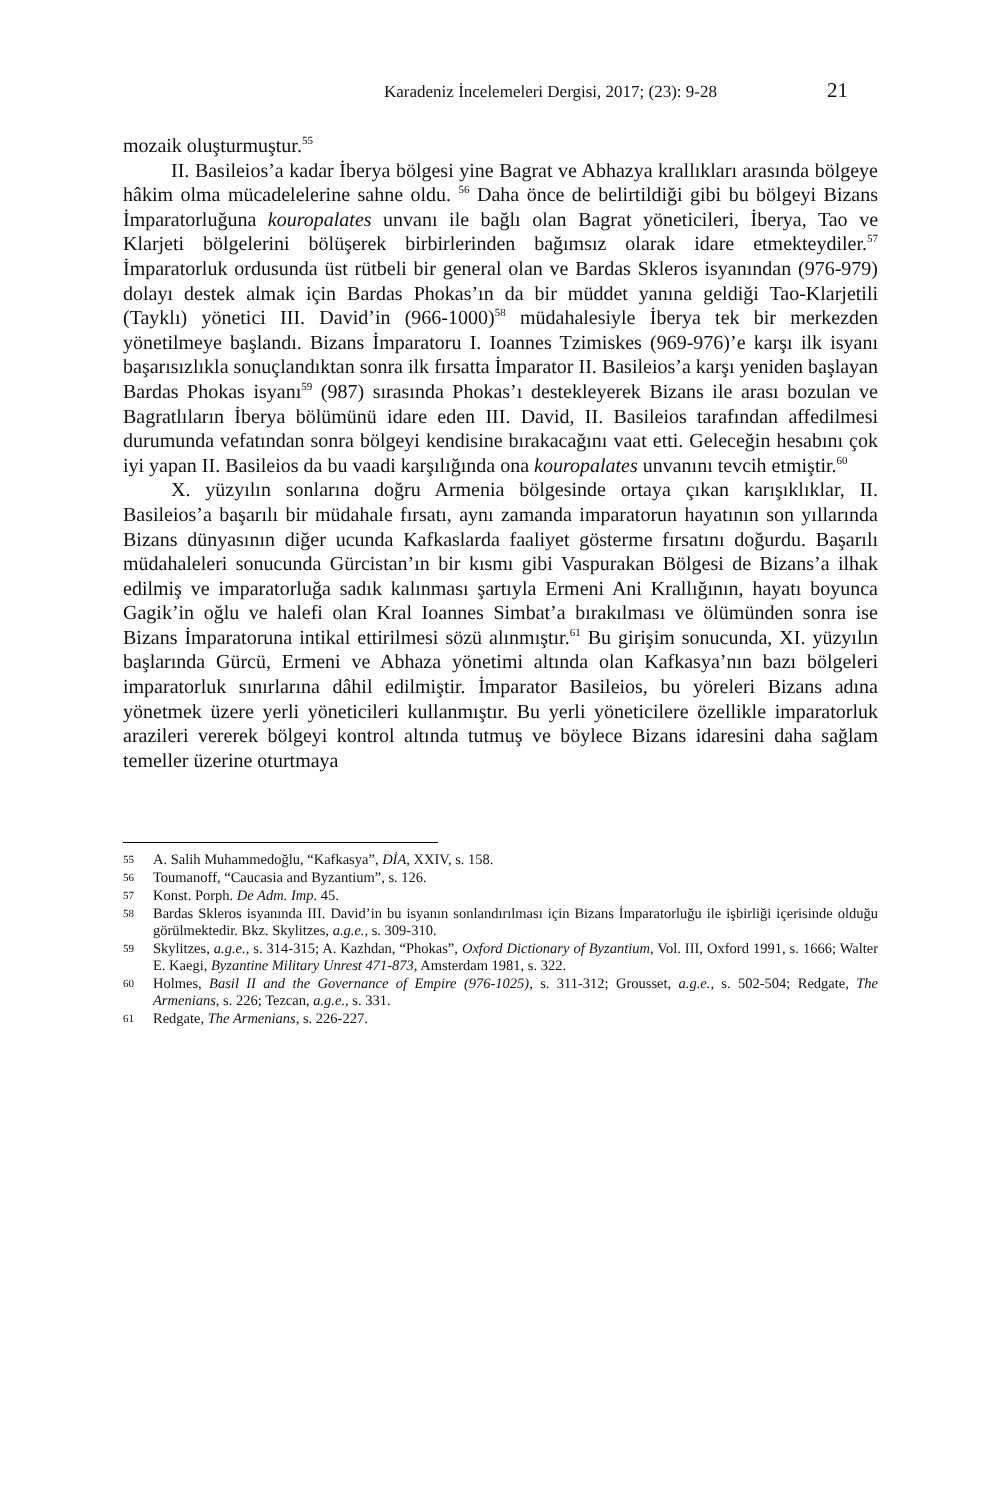Karadeniz İncelemeleri Dergisi, 2017; (23): 9-28 21
mozaik oluşturmuştur.<sup>55</sup>
II. Basileios’a kadar İberya bölgesi yine Bagrat ve Abhazya krallıkları arasında bölgeye hâkim olma mücadelelerine sahne oldu. <sup>56</sup> Daha önce de belirtildiği gibi bu bölgeyi Bizans İmparatorluğuna kouropalates unvanı ile bağlı olan Bagrat yöneticileri, İberya, Tao ve Klarjeti bölgelerini bölüşerek birbirlerinden bağımsız olarak idare etmekteydiler.<sup>57</sup> İmparatorluk ordusunda üst rütbeli bir general olan ve Bardas Skleros isyanından (976-979) dolayı destek almak için Bardas Phokas’ın da bir müddet yanına geldiği Tao-Klarjetili (Tayklı) yönetici III. David’in (966-1000)<sup>58</sup> müdahalesiyle İberya tek bir merkezden yönetilmeye başlandı. Bizans İmparatoru I. Ioannes Tzimiskes (969-976)’e karşı ilk isyanı başarısızlıkla sonuçlandıktan sonra ilk fırsatta İmparator II. Basileios’a karşı yeniden başlayan Bardas Phokas isyanı<sup>59</sup> (987) sırasında Phokas’ı destekleyerek Bizans ile arası bozulan ve Bagratlıların İberya bölümünü idare eden III. David, II. Basileios tarafından affedilmesi durumunda vefatından sonra bölgeyi kendisine bırakacağını vaat etti. Geleceğin hesabını çok iyi yapan II. Basileios da bu vaadi karşılığında ona kouropalates unvanını tevcih etmiştir.<sup>60</sup>
X. yüzyılın sonlarına doğru Armenia bölgesinde ortaya çıkan karışıklıklar, II. Basileios’a başarılı bir müdahale fırsatı, aynı zamanda imparatorun hayatının son yıllarında Bizans dünyasının diğer ucunda Kafkaslarda faaliyet gösterme fırsatını doğurdu. Başarılı müdahaleleri sonucunda Gürcistan’ın bir kısmı gibi Vaspurakan Bölgesi de Bizans’a ilhak edilmiş ve imparatorluğa sadık kalınması şartıyla Ermeni Ani Krallığının, hayatı boyunca Gagik’in oğlu ve halefi olan Kral Ioannes Simbat’a bırakılması ve ölümünden sonra ise Bizans İmparatoruna intikal ettirilmesi sözü alınmıştır.<sup>61</sup> Bu girişim sonucunda, XI. yüzyılın başlarında Gürcü, Ermeni ve Abhaza yönetimi altında olan Kafkasya’nın bazı bölgeleri imparatorluk sınırlarına dâhil edilmiştir. İmparator Basileios, bu yöreleri Bizans adına yönetmek üzere yerli yöneticileri kullanmıştır. Bu yerli yöneticilere özellikle imparatorluk arazileri vererek bölgeyi kontrol altında tutmuş ve böylece Bizans idaresini daha sağlam temeller üzerine oturtmaya
55 A. Salih Muhammedoğlu, “Kafkasya”, DİA, XXIV, s. 158.
56 Toumanoff, “Caucasia and Byzantium”, s. 126.
57 Konst. Porph. De Adm. Imp. 45.
58 Bardas Skleros isyanında III. David’in bu isyanın sonlandırılması için Bizans İmparatorluğu ile işbirliği içerisinde olduğu görülmektedir. Bkz. Skylitzes, a.g.e., s. 309-310.
59 Skylitzes, a.g.e., s. 314-315; A. Kazhdan, “Phokas”, Oxford Dictionary of Byzantium, Vol. III, Oxford 1991, s. 1666; Walter E. Kaegi, Byzantine Military Unrest 471-873, Amsterdam 1981, s. 322.
60 Holmes, Basil II and the Governance of Empire (976-1025), s. 311-312; Grousset, a.g.e., s. 502-504; Redgate, The Armenians, s. 226; Tezcan, a.g.e., s. 331.
61 Redgate, The Armenians, s. 226-227.